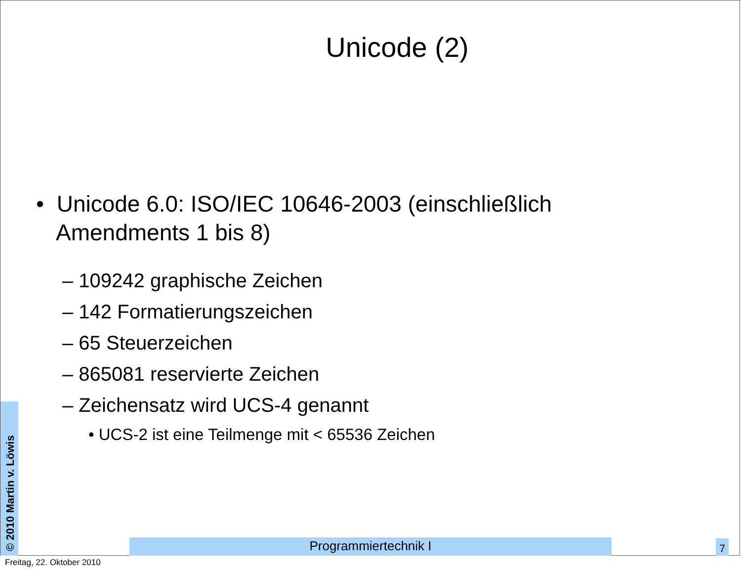Unicode (2)
• Unicode 6.0: ISO/IEC 10646-2003 (einschließlich Amendments 1 bis 8)
– 109242 graphische Zeichen
– 142 Formatierungszeichen
– 65 Steuerzeichen
– 865081 reservierte Zeichen
– Zeichensatz wird UCS-4 genannt
• UCS-2 ist eine Teilmenge mit < 65536 Zeichen
© 2010 Martin v. Löwis
Programmiertechnik I 7
Freitag, 22. Oktober 2010